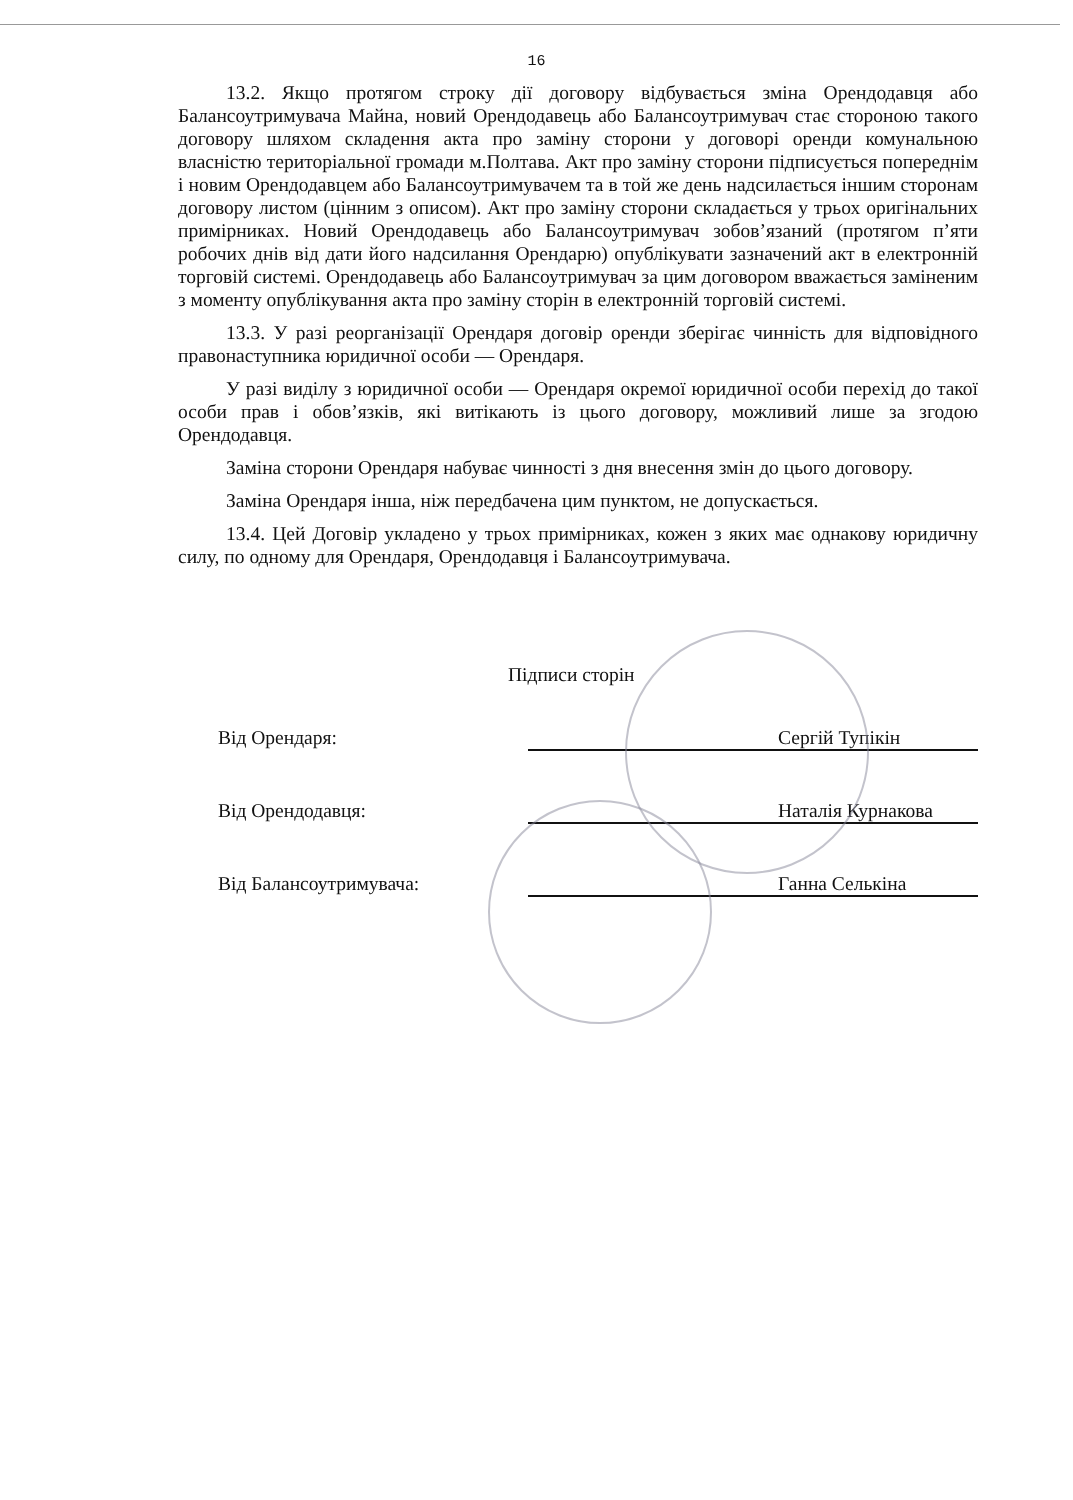16
13.2. Якщо протягом строку дії договору відбувається зміна Орендодавця або Балансоутримувача Майна, новий Орендодавець або Балансоутримувач стає стороною такого договору шляхом складення акта про заміну сторони у договорі оренди комунальною власністю територіальної громади м.Полтава. Акт про заміну сторони підписується попереднім і новим Орендодавцем або Балансоутримувачем та в той же день надсилається іншим сторонам договору листом (цінним з описом). Акт про заміну сторони складається у трьох оригінальних примірниках. Новий Орендодавець або Балансоутримувач зобов’язаний (протягом п’яти робочих днів від дати його надсилання Орендарю) опублікувати зазначений акт в електронній торговій системі. Орендодавець або Балансоутримувач за цим договором вважається заміненим з моменту опублікування акта про заміну сторін в електронній торговій системі.
13.3. У разі реорганізації Орендаря договір оренди зберігає чинність для відповідного правонаступника юридичної особи — Орендаря.
У разі виділу з юридичної особи — Орендаря окремої юридичної особи перехід до такої особи прав і обов’язків, які витікають із цього договору, можливий лише за згодою Орендодавця.
Заміна сторони Орендаря набуває чинності з дня внесення змін до цього договору.
Заміна Орендаря інша, ніж передбачена цим пунктом, не допускається.
13.4. Цей Договір укладено у трьох примірниках, кожен з яких має однакову юридичну силу, по одному для Орендаря, Орендодавця і Балансоутримувача.
Підписи сторін
Від Орендаря: Сергій Тупікін
Від Орендодавця: Наталія Курнакова
Від Балансоутримувача: Ганна Селькіна